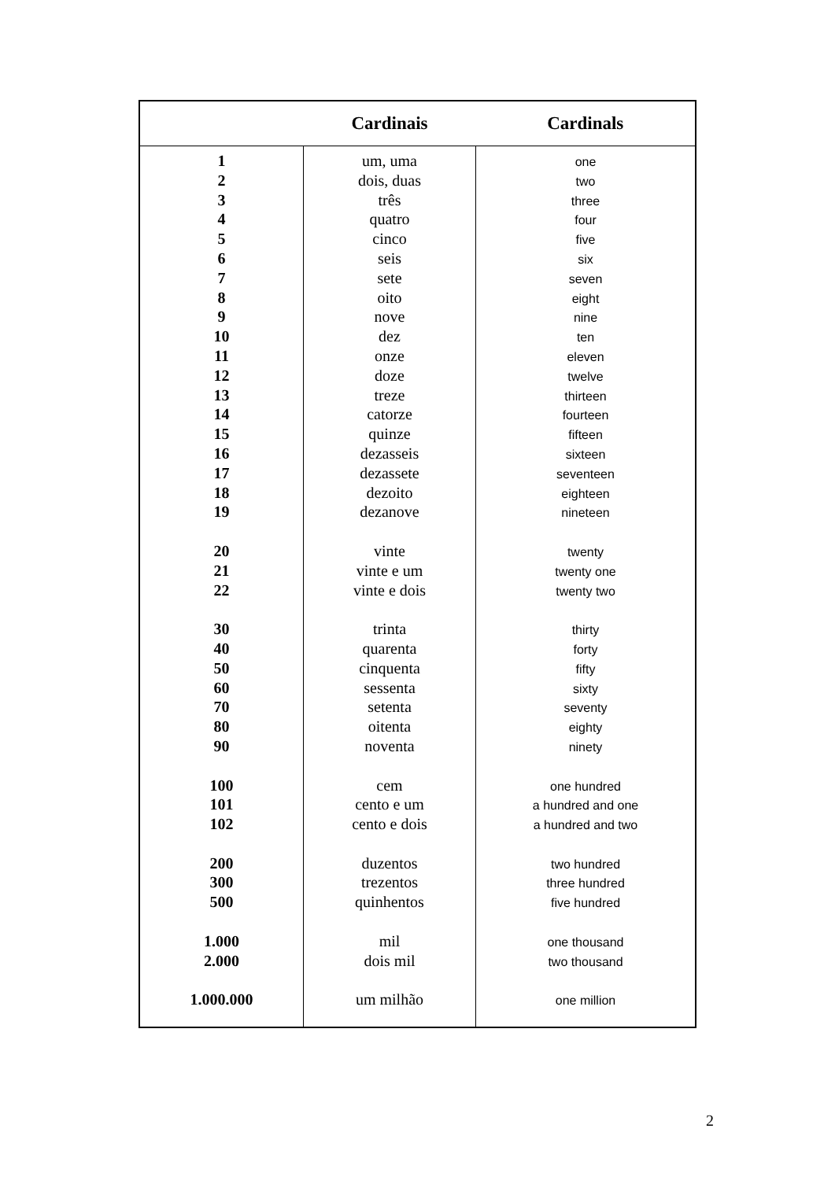| | Cardinais | Cardinals |
| --- | --- | --- |
| 1 2 3 4 5 6 7 8 9 10 11 12 13 14 15 16 17 18 19 20 21 22 30 40 50 60 70 80 90 100 101 102 200 300 500 1.000 2.000 1.000.000 | um, uma dois, duas três quatro cinco seis sete oito nove dez onze doze treze catorze quinze dezasseis dezassete dezoito dezanove vinte vinte e um vinte e dois trinta quarenta cinquenta sessenta setenta oitenta noventa cem cento e um cento e dois duzentos trezentos quinhentos mil dois mil um milhão | one two three four five six seven eight nine ten eleven twelve thirteen fourteen fifteen sixteen seventeen eighteen nineteen twenty twenty one twenty two thirty forty fifty sixty seventy eighty ninety one hundred a hundred and one a hundred and two two hundred three hundred five hundred one thousand two thousand one million |
2